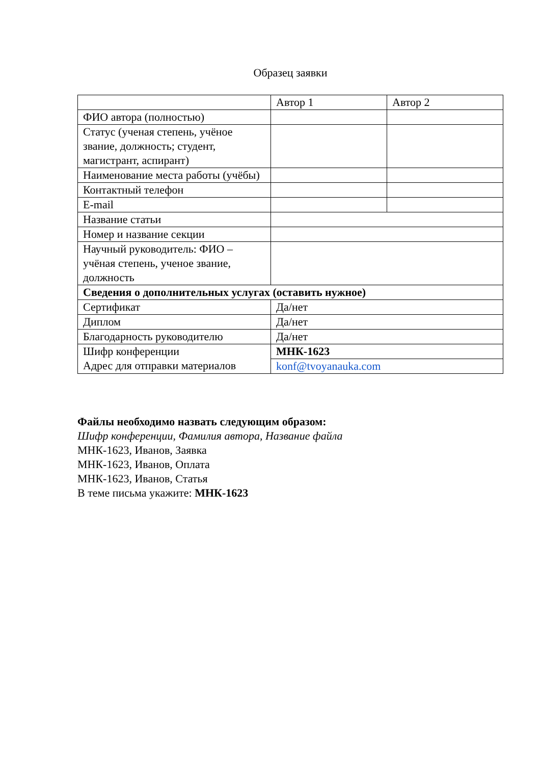Образец заявки
| | Автор 1 | Автор 2 |
| --- | --- | --- |
| ФИО автора (полностью) | | |
| Статус (ученая степень, учёное звание, должность; студент, магистрант, аспирант) | | |
| Наименование места работы (учёбы) | | |
| Контактный телефон | | |
| E-mail | | |
| Название статьи | | |
| Номер и название секции | | |
| Научный руководитель: ФИО – учёная степень, ученое звание, должность | | |
| Сведения о дополнительных услугах (оставить нужное) | | |
| Сертификат | Да/нет | |
| Диплом | Да/нет | |
| Благодарность руководителю | Да/нет | |
| Шифр конференции Адрес для отправки материалов | МНК-1623 | |
| | konf@tvoyanauka.com | |
Файлы необходимо назвать следующим образом:
Шифр конференции, Фамилия автора, Название файла
МНК-1623, Иванов, Заявка
МНК-1623, Иванов, Оплата
МНК-1623, Иванов, Статья
В теме письма укажите: МНК-1623